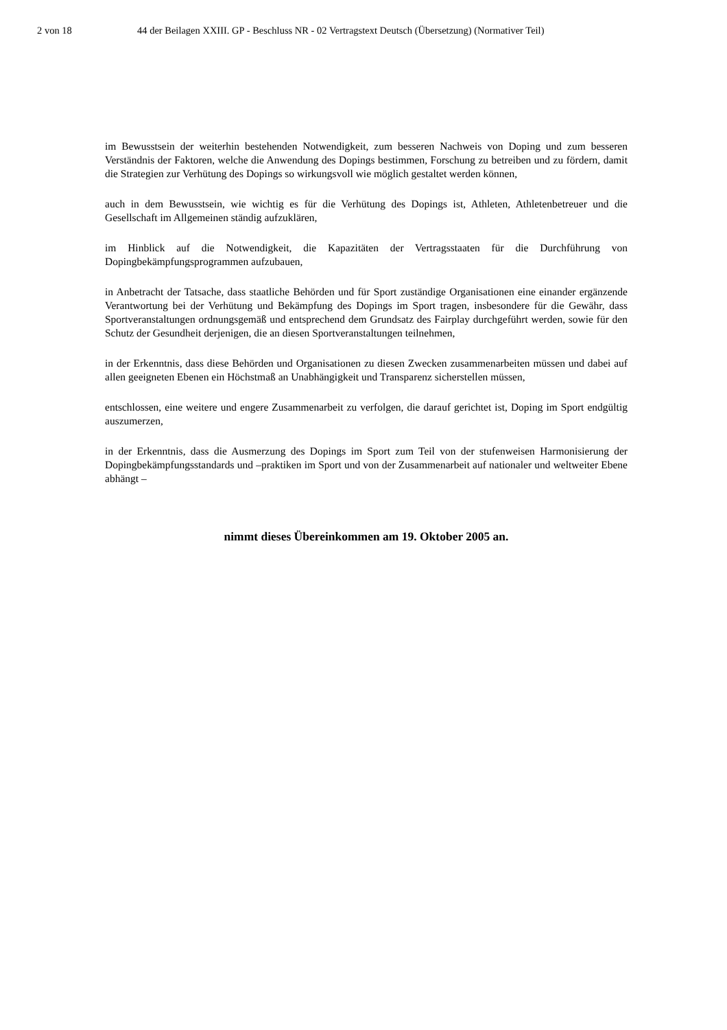2 von 18 44 der Beilagen XXIII. GP - Beschluss NR - 02 Vertragstext Deutsch (Übersetzung) (Normativer Teil)
im Bewusstsein der weiterhin bestehenden Notwendigkeit, zum besseren Nachweis von Doping und zum besseren Verständnis der Faktoren, welche die Anwendung des Dopings bestimmen, Forschung zu betreiben und zu fördern, damit die Strategien zur Verhütung des Dopings so wirkungsvoll wie möglich gestaltet werden können,
auch in dem Bewusstsein, wie wichtig es für die Verhütung des Dopings ist, Athleten, Athletenbetreuer und die Gesellschaft im Allgemeinen ständig aufzuklären,
im Hinblick auf die Notwendigkeit, die Kapazitäten der Vertragsstaaten für die Durchführung von Dopingbekämpfungsprogrammen aufzubauen,
in Anbetracht der Tatsache, dass staatliche Behörden und für Sport zuständige Organisationen eine einander ergänzende Verantwortung bei der Verhütung und Bekämpfung des Dopings im Sport tragen, insbesondere für die Gewähr, dass Sportveranstaltungen ordnungsgemäß und entsprechend dem Grundsatz des Fairplay durchgeführt werden, sowie für den Schutz der Gesundheit derjenigen, die an diesen Sportveranstaltungen teilnehmen,
in der Erkenntnis, dass diese Behörden und Organisationen zu diesen Zwecken zusammenarbeiten müssen und dabei auf allen geeigneten Ebenen ein Höchstmaß an Unabhängigkeit und Transparenz sicherstellen müssen,
entschlossen, eine weitere und engere Zusammenarbeit zu verfolgen, die darauf gerichtet ist, Doping im Sport endgültig auszumerzen,
in der Erkenntnis, dass die Ausmerzung des Dopings im Sport zum Teil von der stufenweisen Harmonisierung der Dopingbekämpfungsstandards und –praktiken im Sport und von der Zusammenarbeit auf nationaler und weltweiter Ebene abhängt –
nimmt dieses Übereinkommen am 19. Oktober 2005 an.